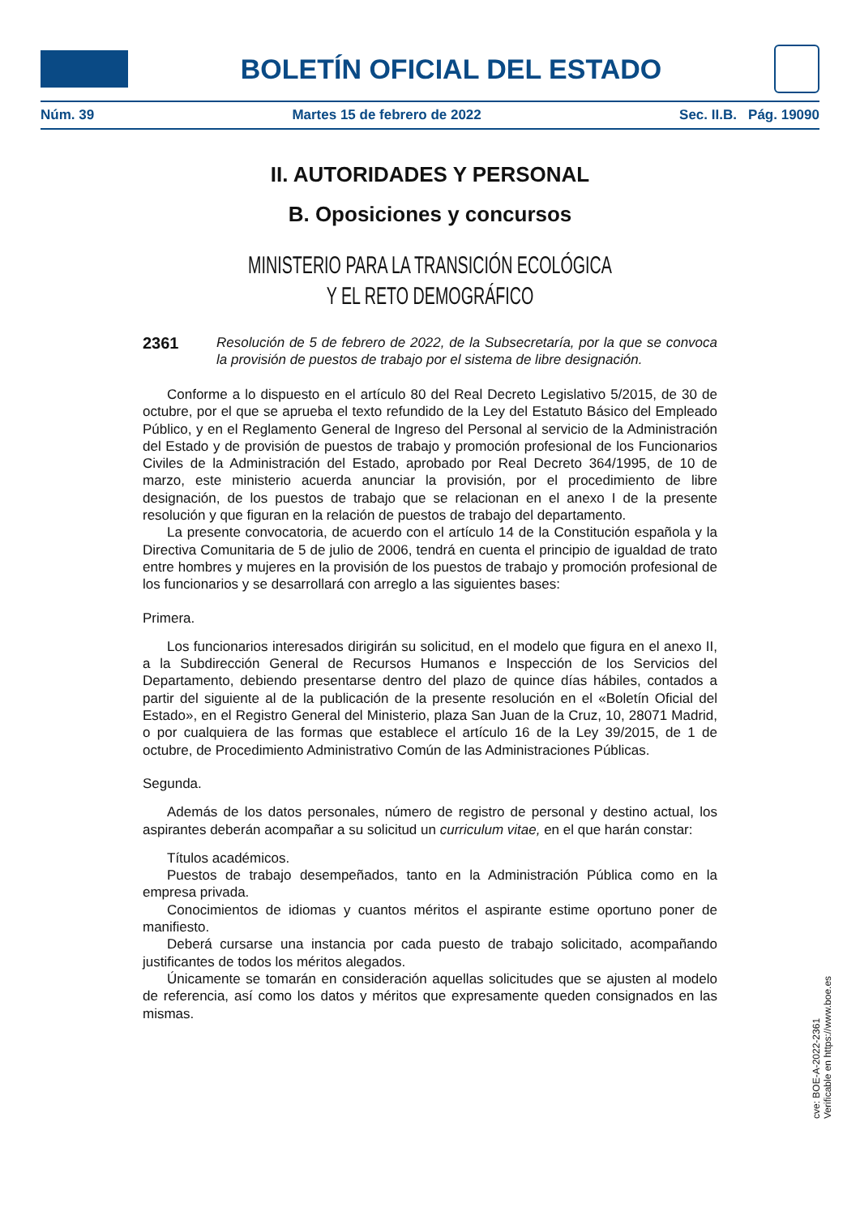BOLETÍN OFICIAL DEL ESTADO
Núm. 39 Martes 15 de febrero de 2022 Sec. II.B. Pág. 19090
II. AUTORIDADES Y PERSONAL
B. Oposiciones y concursos
MINISTERIO PARA LA TRANSICIÓN ECOLÓGICA
Y EL RETO DEMOGRÁFICO
2361 Resolución de 5 de febrero de 2022, de la Subsecretaría, por la que se convoca la provisión de puestos de trabajo por el sistema de libre designación.
Conforme a lo dispuesto en el artículo 80 del Real Decreto Legislativo 5/2015, de 30 de octubre, por el que se aprueba el texto refundido de la Ley del Estatuto Básico del Empleado Público, y en el Reglamento General de Ingreso del Personal al servicio de la Administración del Estado y de provisión de puestos de trabajo y promoción profesional de los Funcionarios Civiles de la Administración del Estado, aprobado por Real Decreto 364/1995, de 10 de marzo, este ministerio acuerda anunciar la provisión, por el procedimiento de libre designación, de los puestos de trabajo que se relacionan en el anexo I de la presente resolución y que figuran en la relación de puestos de trabajo del departamento.
La presente convocatoria, de acuerdo con el artículo 14 de la Constitución española y la Directiva Comunitaria de 5 de julio de 2006, tendrá en cuenta el principio de igualdad de trato entre hombres y mujeres en la provisión de los puestos de trabajo y promoción profesional de los funcionarios y se desarrollará con arreglo a las siguientes bases:
Primera.
Los funcionarios interesados dirigirán su solicitud, en el modelo que figura en el anexo II, a la Subdirección General de Recursos Humanos e Inspección de los Servicios del Departamento, debiendo presentarse dentro del plazo de quince días hábiles, contados a partir del siguiente al de la publicación de la presente resolución en el «Boletín Oficial del Estado», en el Registro General del Ministerio, plaza San Juan de la Cruz, 10, 28071 Madrid, o por cualquiera de las formas que establece el artículo 16 de la Ley 39/2015, de 1 de octubre, de Procedimiento Administrativo Común de las Administraciones Públicas.
Segunda.
Además de los datos personales, número de registro de personal y destino actual, los aspirantes deberán acompañar a su solicitud un curriculum vitae, en el que harán constar:
Títulos académicos.
Puestos de trabajo desempeñados, tanto en la Administración Pública como en la empresa privada.
Conocimientos de idiomas y cuantos méritos el aspirante estime oportuno poner de manifiesto.
Deberá cursarse una instancia por cada puesto de trabajo solicitado, acompañando justificantes de todos los méritos alegados.
Únicamente se tomarán en consideración aquellas solicitudes que se ajusten al modelo de referencia, así como los datos y méritos que expresamente queden consignados en las mismas.
cve: BOE-A-2022-2361
Verificable en https://www.boe.es